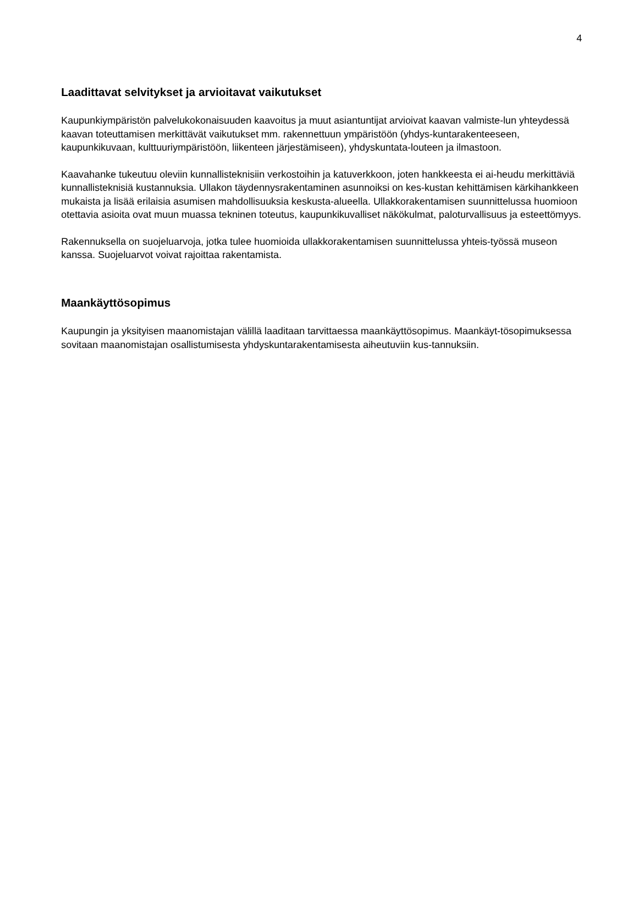4
Laadittavat selvitykset ja arvioitavat vaikutukset
Kaupunkiympäristön palvelukokonaisuuden kaavoitus ja muut asiantuntijat arvioivat kaavan valmiste-lun yhteydessä kaavan toteuttamisen merkittävät vaikutukset mm. rakennettuun ympäristöön (yhdys-kuntarakenteeseen, kaupunkikuvaan, kulttuuriympäristöön, liikenteen järjestämiseen), yhdyskuntata-louteen ja ilmastoon.
Kaavahanke tukeutuu oleviin kunnallisteknisiin verkostoihin ja katuverkkoon, joten hankkeesta ei ai-heudu merkittäviä kunnallisteknisiä kustannuksia. Ullakon täydennysrakentaminen asunnoiksi on kes-kustan kehittämisen kärkihankkeen mukaista ja lisää erilaisia asumisen mahdollisuuksia keskusta-alueella. Ullakkorakentamisen suunnittelussa huomioon otettavia asioita ovat muun muassa tekninen toteutus, kaupunkikuvalliset näkökulmat, paloturvallisuus ja esteettömyys.
Rakennuksella on suojeluarvoja, jotka tulee huomioida ullakkorakentamisen suunnittelussa yhteis-työssä museon kanssa. Suojeluarvot voivat rajoittaa rakentamista.
Maankäyttösopimus
Kaupungin ja yksityisen maanomistajan välillä laaditaan tarvittaessa maankäyttösopimus. Maankäyt-tösopimuksessa sovitaan maanomistajan osallistumisesta yhdyskuntarakentamisesta aiheutuviin kus-tannuksiin.